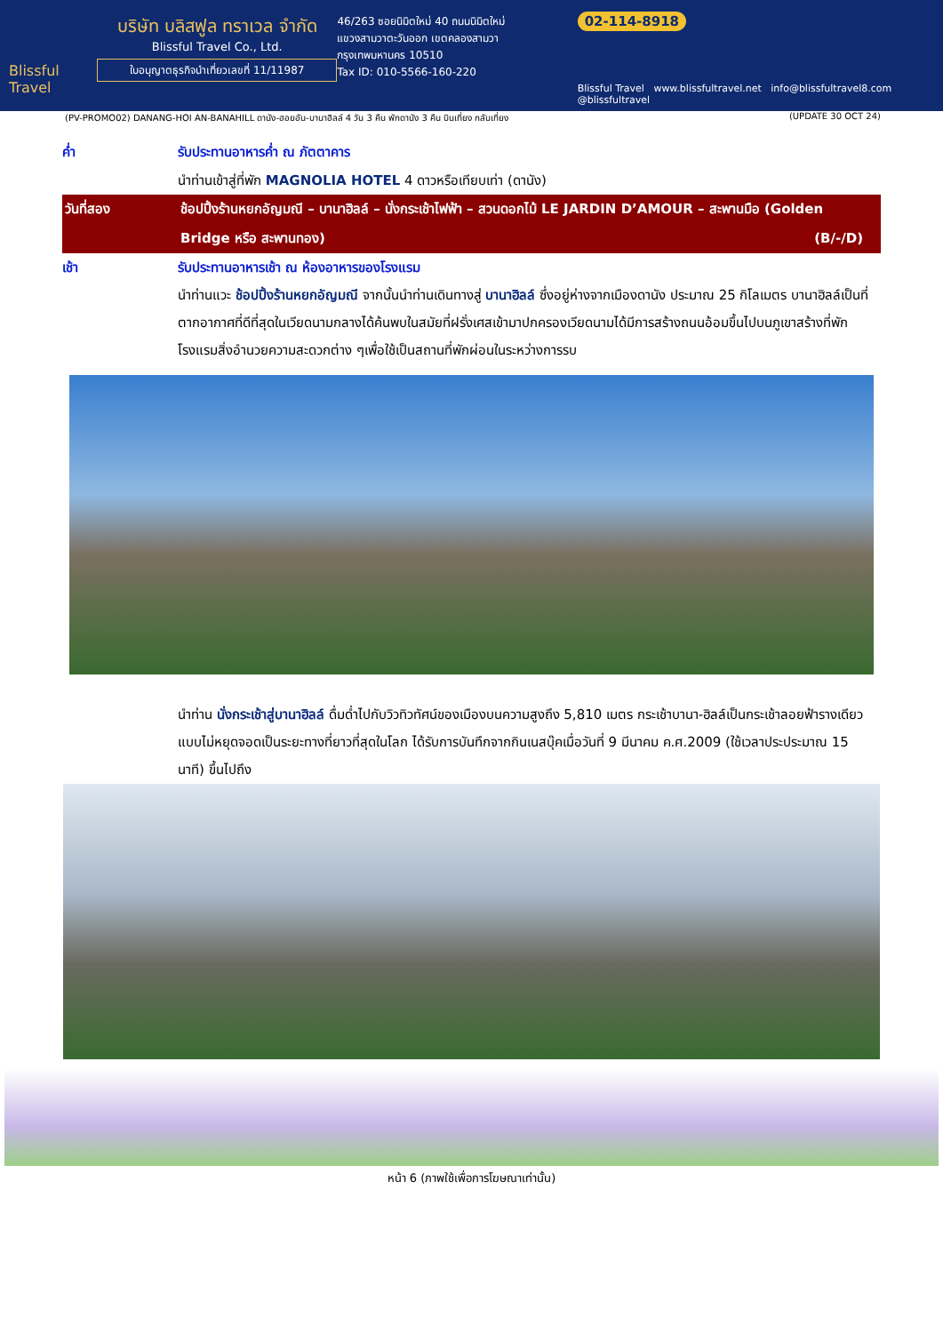Blissful Travel
บริษัท บลิสฟูล ทราเวล จำกัด
Blissful Travel Co., Ltd.
ใบอนุญาตธุรกิจนำเที่ยวเลขที่ 11/11987
46/263 ซอยนิมิตใหม่ 40 ถนนนิมิตใหม่
แขวงสามวาตะวันออก เขตคลองสามวา
กรุงเทพมหานคร 10510
Tax ID: 010-5566-160-220
02-114-8918
Blissful Travel www.blissfultravel.net info@blissfultravel8.com @blissfultravel
(PV-PROMO02) DANANG-HOI AN-BANAHILL ดานัง-ฮอยอัน-บานาฮิลล์ 4 วัน 3 คืน พักดานัง 3 คืน บินเที่ยง กลับเที่ยง (UPDATE 30 OCT 24)
ค่ำ รับประทานอาหารค่ำ ณ ภัตตาคาร
นำท่านเข้าสู่ที่พัก MAGNOLIA HOTEL 4 ดาวหรือเทียบเท่า (ดานัง)
วันที่สอง ช้อปปิ้งร้านหยกอัญมณี – บานาฮิลล์ – นั่งกระเช้าไฟฟ้า – สวนดอกไม้ LE JARDIN D’AMOUR – สะพานมือ (Golden Bridge หรือ สะพานทอง) (B/-/D)
เช้า รับประทานอาหารเช้า ณ ห้องอาหารของโรงแรม
นำท่านแวะ ช้อปปิ้งร้านหยกอัญมณี จากนั้นนำท่านเดินทางสู่ บานาฮิลล์ ซึ่งอยู่ห่างจากเมืองดานัง ประมาณ 25 กิโลเมตร บานาฮิลล์เป็นที่ตากอากาศที่ดีที่สุดในเวียดนามกลางได้ค้นพบในสมัยที่ฝรั่งเศสเข้ามาปกครองเวียดนามได้มีการสร้างถนนอ้อมขึ้นไปบนภูเขาสร้างที่พักโรงแรมสิ่งอำนวยความสะดวกต่าง ๆเพื่อใช้เป็นสถานที่พักผ่อนในระหว่างการรบ
นำท่าน นั่งกระเช้าสู่บานาฮิลล์ ดื่มด่ำไปกับวิวทิวทัศน์ของเมืองบนความสูงถึง 5,810 เมตร กระเช้าบานา-ฮิลล์เป็นกระเช้าลอยฟ้ารางเดียวแบบไม่หยุดจอดเป็นระยะทางที่ยาวที่สุดในโลก ได้รับการบันทึกจากกินเนสบุ๊คเมื่อวันที่ 9 มีนาคม ค.ศ.2009 (ใช้เวลาประประมาณ 15 นาที) ขึ้นไปถึง
หน้า 6 (ภาพใช้เพื่อการโฆษณาเท่านั้น)